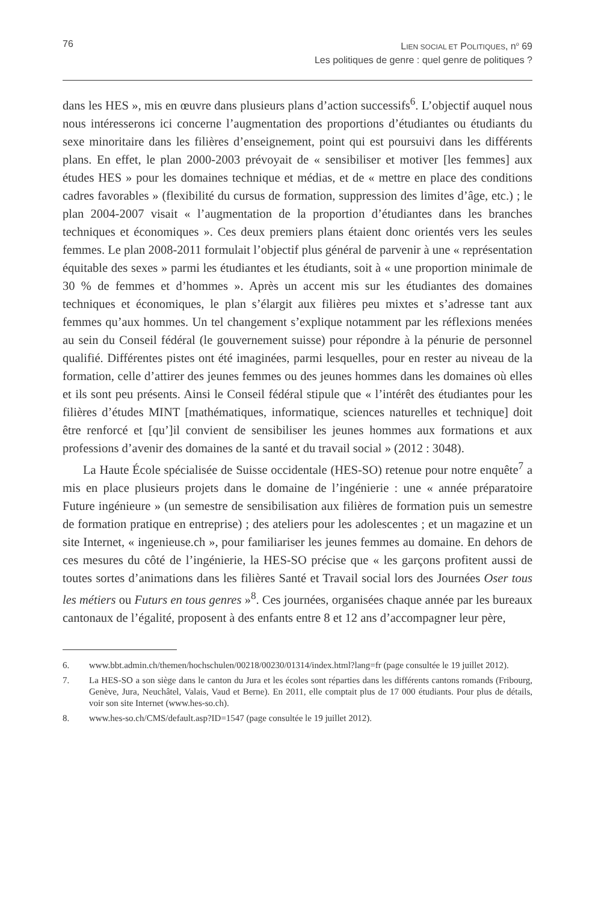76 LIEN SOCIAL ET POLITIQUES, n<sup>o</sup> 69
Les politiques de genre : quel genre de politiques ?
dans les HES », mis en œuvre dans plusieurs plans d’action successifs<sup>6</sup>. L’objectif auquel nous nous intéresserons ici concerne l’augmentation des proportions d’étudiantes ou étudiants du sexe minoritaire dans les filières d’enseignement, point qui est poursuivi dans les différents plans. En effet, le plan 2000-2003 prévoyait de « sensibiliser et motiver [les femmes] aux études HES » pour les domaines technique et médias, et de « mettre en place des conditions cadres favorables » (flexibilité du cursus de formation, suppression des limites d’âge, etc.) ; le plan 2004-2007 visait « l’augmentation de la proportion d’étudiantes dans les branches techniques et économiques ». Ces deux premiers plans étaient donc orientés vers les seules femmes. Le plan 2008-2011 formulait l’objectif plus général de parvenir à une « représentation équitable des sexes » parmi les étudiantes et les étudiants, soit à « une proportion minimale de 30 % de femmes et d’hommes ». Après un accent mis sur les étudiantes des domaines techniques et économiques, le plan s’élargit aux filières peu mixtes et s’adresse tant aux femmes qu’aux hommes. Un tel changement s’explique notamment par les réflexions menées au sein du Conseil fédéral (le gouvernement suisse) pour répondre à la pénurie de personnel qualifié. Différentes pistes ont été imaginées, parmi lesquelles, pour en rester au niveau de la formation, celle d’attirer des jeunes femmes ou des jeunes hommes dans les domaines où elles et ils sont peu présents. Ainsi le Conseil fédéral stipule que « l’intérêt des étudiantes pour les filières d’études MINT [mathématiques, informatique, sciences naturelles et technique] doit être renforcé et [qu’]il convient de sensibiliser les jeunes hommes aux formations et aux professions d’avenir des domaines de la santé et du travail social » (2012 : 3048).
La Haute École spécialisée de Suisse occidentale (HES-SO) retenue pour notre enquête<sup>7</sup> a mis en place plusieurs projets dans le domaine de l’ingénierie : une « année préparatoire Future ingénieure » (un semestre de sensibilisation aux filières de formation puis un semestre de formation pratique en entreprise) ; des ateliers pour les adolescentes ; et un magazine et un site Internet, « ingenieuse.ch », pour familiariser les jeunes femmes au domaine. En dehors de ces mesures du côté de l’ingénierie, la HES-SO précise que « les garçons profitent aussi de toutes sortes d’animations dans les filières Santé et Travail social lors des Journées Oser tous les métiers ou Futurs en tous genres »<sup>8</sup>. Ces journées, organisées chaque année par les bureaux cantonaux de l’égalité, proposent à des enfants entre 8 et 12 ans d’accompagner leur père,
6. www.bbt.admin.ch/themen/hochschulen/00218/00230/01314/index.html?lang=fr (page consultée le 19 juillet 2012).
7. La HES-SO a son siège dans le canton du Jura et les écoles sont réparties dans les différents cantons romands (Fribourg, Genève, Jura, Neuchâtel, Valais, Vaud et Berne). En 2011, elle comptait plus de 17 000 étudiants. Pour plus de détails, voir son site Internet (www.hes-so.ch).
8. www.hes-so.ch/CMS/default.asp?ID=1547 (page consultée le 19 juillet 2012).